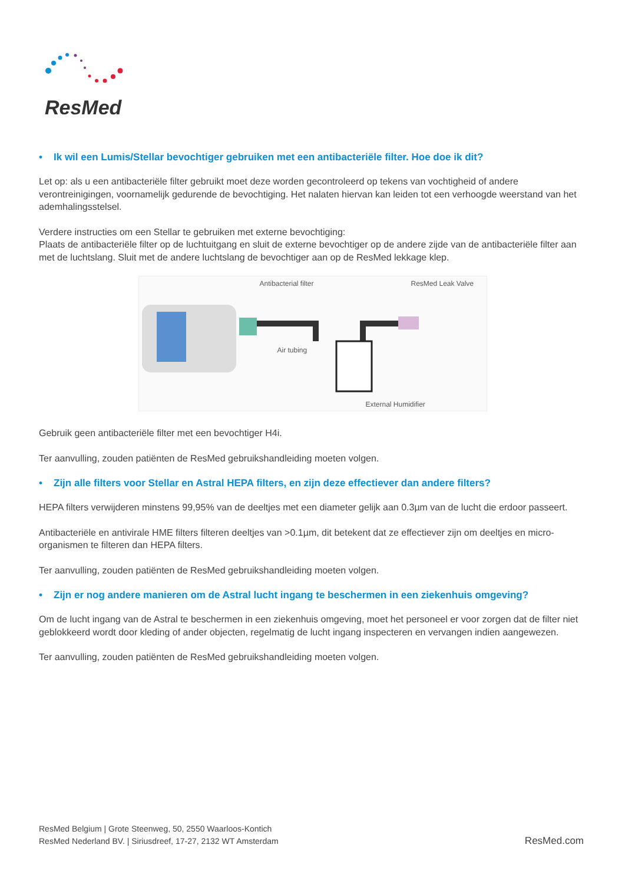ResMed
• Ik wil een Lumis/Stellar bevochtiger gebruiken met een antibacteriële filter. Hoe doe ik dit?
Let op: als u een antibacteriële filter gebruikt moet deze worden gecontroleerd op tekens van vochtigheid of andere verontreinigingen, voornamelijk gedurende de bevochtiging. Het nalaten hiervan kan leiden tot een verhoogde weerstand van het ademhalingsstelsel.
Verdere instructies om een Stellar te gebruiken met externe bevochtiging:
Plaats de antibacteriële filter op de luchtuitgang en sluit de externe bevochtiger op de andere zijde van de antibacteriële filter aan met de luchtslang. Sluit met de andere luchtslang de bevochtiger aan op de ResMed lekkage klep.
Antibacterial filter ResMed Leak Valve
Air tubing
External Humidifier
Gebruik geen antibacteriële filter met een bevochtiger H4i.
Ter aanvulling, zouden patiënten de ResMed gebruikshandleiding moeten volgen.
• Zijn alle filters voor Stellar en Astral HEPA filters, en zijn deze effectiever dan andere filters?
HEPA filters verwijderen minstens 99,95% van de deeltjes met een diameter gelijk aan 0.3µm van de lucht die erdoor passeert.
Antibacteriële en antivirale HME filters filteren deeltjes van >0.1µm, dit betekent dat ze effectiever zijn om deeltjes en micro-organismen te filteren dan HEPA filters.
Ter aanvulling, zouden patiënten de ResMed gebruikshandleiding moeten volgen.
• Zijn er nog andere manieren om de Astral lucht ingang te beschermen in een ziekenhuis omgeving?
Om de lucht ingang van de Astral te beschermen in een ziekenhuis omgeving, moet het personeel er voor zorgen dat de filter niet geblokkeerd wordt door kleding of ander objecten, regelmatig de lucht ingang inspecteren en vervangen indien aangewezen.
Ter aanvulling, zouden patiënten de ResMed gebruikshandleiding moeten volgen.
ResMed Belgium | Grote Steenweg, 50, 2550 Waarloos-Kontich
ResMed Nederland BV. | Siriusdreef, 17-27, 2132 WT Amsterdam
ResMed.com